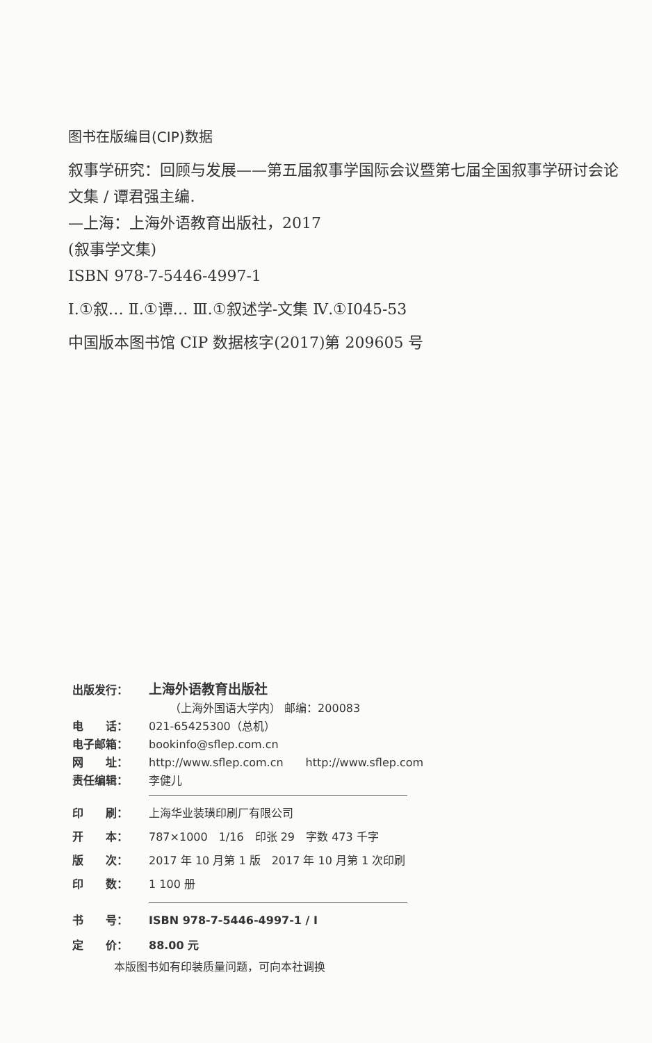图书在版编目(CIP)数据
叙事学研究：回顾与发展——第五届叙事学国际会议暨第七届全国叙事学研讨会论文集 / 谭君强主编.
—上海：上海外语教育出版社，2017
(叙事学文集)
ISBN 978-7-5446-4997-1
Ⅰ.①叙… Ⅱ.①谭… Ⅲ.①叙述学-文集 Ⅳ.①I045-53
中国版本图书馆 CIP 数据核字(2017)第 209605 号
出版发行： 上海外语教育出版社
（上海外国语大学内） 邮编：200083
电　　话： 021-65425300（总机）
电子邮箱： bookinfo@sflep.com.cn
网　　址： http://www.sflep.com.cn　　http://www.sflep.com
责任编辑： 李健儿
印　　刷： 上海华业装璜印刷厂有限公司
开　　本： 787×1000　1/16　印张 29　字数 473 千字
版　　次： 2017 年 10 月第 1 版　2017 年 10 月第 1 次印刷
印　　数： 1 100 册
书　　号： ISBN 978-7-5446-4997-1 / I
定　　价： 88.00 元
本版图书如有印装质量问题，可向本社调换